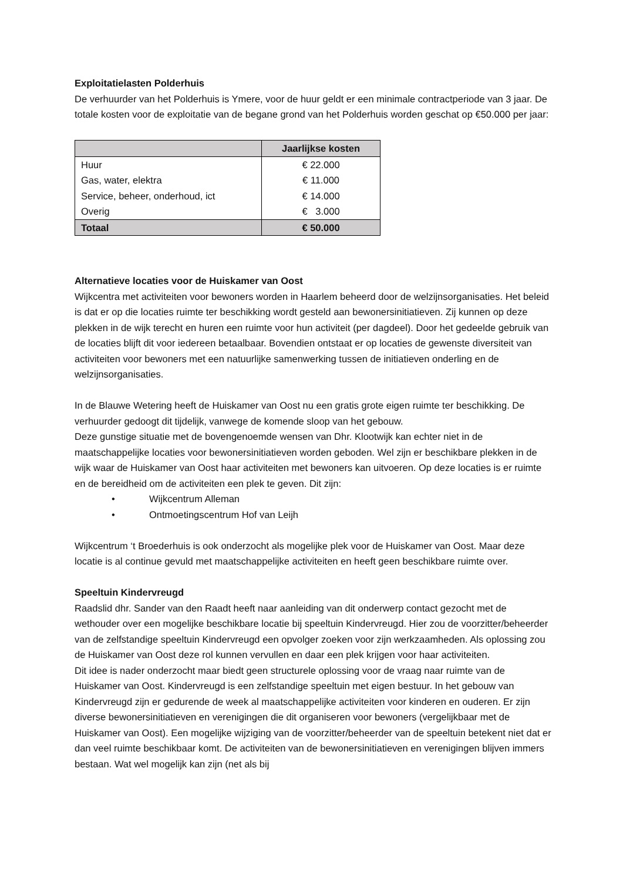Exploitatielasten Polderhuis
De verhuurder van het Polderhuis is Ymere, voor de huur geldt er een minimale contractperiode van 3 jaar. De totale kosten voor de exploitatie van de begane grond van het Polderhuis worden geschat op €50.000 per jaar:
| | Jaarlijkse kosten |
| --- | --- |
| Huur | € 22.000 |
| Gas, water, elektra | € 11.000 |
| Service, beheer, onderhoud, ict | € 14.000 |
| Overig | € 3.000 |
| Totaal | € 50.000 |
Alternatieve locaties voor de Huiskamer van Oost
Wijkcentra met activiteiten voor bewoners worden in Haarlem beheerd door de welzijnsorganisaties. Het beleid is dat er op die locaties ruimte ter beschikking wordt gesteld aan bewonersinitiatieven. Zij kunnen op deze plekken in de wijk terecht en huren een ruimte voor hun activiteit (per dagdeel). Door het gedeelde gebruik van de locaties blijft dit voor iedereen betaalbaar. Bovendien ontstaat er op locaties de gewenste diversiteit van activiteiten voor bewoners met een natuurlijke samenwerking tussen de initiatieven onderling en de welzijnsorganisaties.
In de Blauwe Wetering heeft de Huiskamer van Oost nu een gratis grote eigen ruimte ter beschikking. De verhuurder gedoogt dit tijdelijk, vanwege de komende sloop van het gebouw.
Deze gunstige situatie met de bovengenoemde wensen van Dhr. Klootwijk kan echter niet in de maatschappelijke locaties voor bewonersinitiatieven worden geboden. Wel zijn er beschikbare plekken in de wijk waar de Huiskamer van Oost haar activiteiten met bewoners kan uitvoeren. Op deze locaties is er ruimte en de bereidheid om de activiteiten een plek te geven. Dit zijn:
• Wijkcentrum Alleman
• Ontmoetingscentrum Hof van Leijh
Wijkcentrum ‘t Broederhuis is ook onderzocht als mogelijke plek voor de Huiskamer van Oost. Maar deze locatie is al continue gevuld met maatschappelijke activiteiten en heeft geen beschikbare ruimte over.
Speeltuin Kindervreugd
Raadslid dhr. Sander van den Raadt heeft naar aanleiding van dit onderwerp contact gezocht met de wethouder over een mogelijke beschikbare locatie bij speeltuin Kindervreugd. Hier zou de voorzitter/beheerder van de zelfstandige speeltuin Kindervreugd een opvolger zoeken voor zijn werkzaamheden. Als oplossing zou de Huiskamer van Oost deze rol kunnen vervullen en daar een plek krijgen voor haar activiteiten.
Dit idee is nader onderzocht maar biedt geen structurele oplossing voor de vraag naar ruimte van de Huiskamer van Oost. Kindervreugd is een zelfstandige speeltuin met eigen bestuur. In het gebouw van Kindervreugd zijn er gedurende de week al maatschappelijke activiteiten voor kinderen en ouderen. Er zijn diverse bewonersinitiatieven en verenigingen die dit organiseren voor bewoners (vergelijkbaar met de Huiskamer van Oost). Een mogelijke wijziging van de voorzitter/beheerder van de speeltuin betekent niet dat er dan veel ruimte beschikbaar komt. De activiteiten van de bewonersinitiatieven en verenigingen blijven immers bestaan. Wat wel mogelijk kan zijn (net als bij